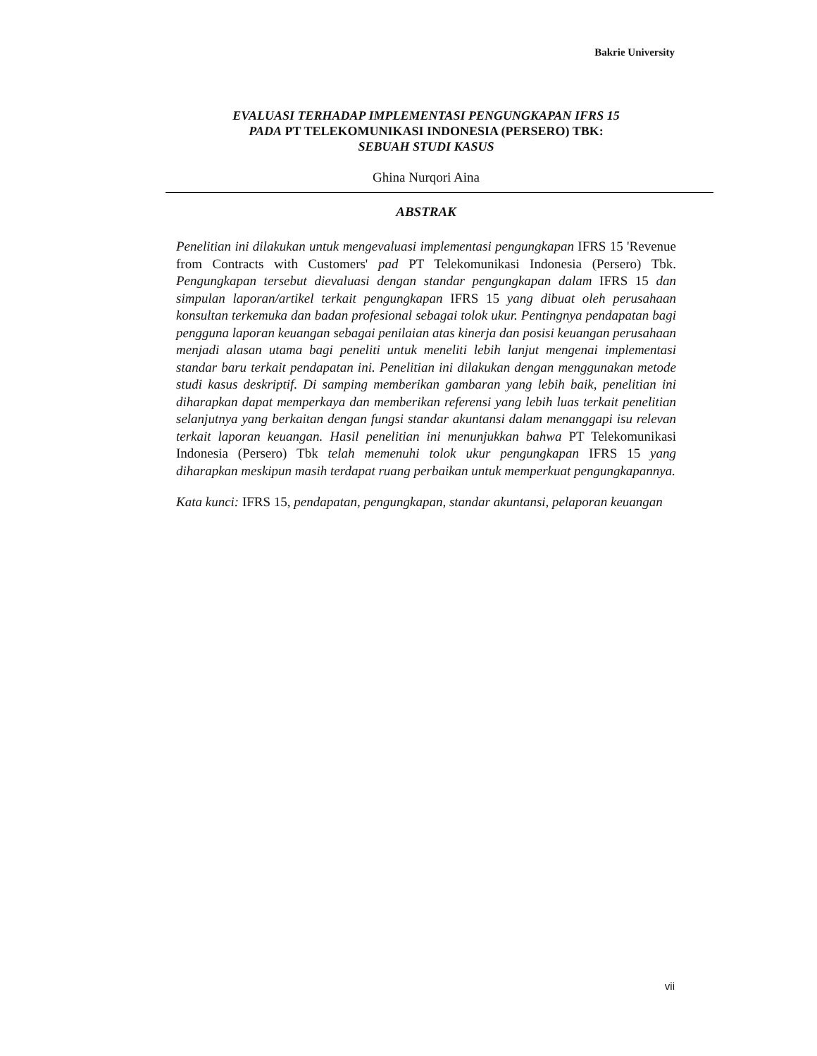Bakrie University
EVALUASI TERHADAP IMPLEMENTASI PENGUNGKAPAN IFRS 15
PADA PT TELEKOMUNIKASI INDONESIA (PERSERO) TBK:
SEBUAH STUDI KASUS
Ghina Nurqori Aina
ABSTRAK
Penelitian ini dilakukan untuk mengevaluasi implementasi pengungkapan IFRS 15 'Revenue from Contracts with Customers' pad PT Telekomunikasi Indonesia (Persero) Tbk. Pengungkapan tersebut dievaluasi dengan standar pengungkapan dalam IFRS 15 dan simpulan laporan/artikel terkait pengungkapan IFRS 15 yang dibuat oleh perusahaan konsultan terkemuka dan badan profesional sebagai tolok ukur. Pentingnya pendapatan bagi pengguna laporan keuangan sebagai penilaian atas kinerja dan posisi keuangan perusahaan menjadi alasan utama bagi peneliti untuk meneliti lebih lanjut mengenai implementasi standar baru terkait pendapatan ini. Penelitian ini dilakukan dengan menggunakan metode studi kasus deskriptif. Di samping memberikan gambaran yang lebih baik, penelitian ini diharapkan dapat memperkaya dan memberikan referensi yang lebih luas terkait penelitian selanjutnya yang berkaitan dengan fungsi standar akuntansi dalam menanggapi isu relevan terkait laporan keuangan. Hasil penelitian ini menunjukkan bahwa PT Telekomunikasi Indonesia (Persero) Tbk telah memenuhi tolok ukur pengungkapan IFRS 15 yang diharapkan meskipun masih terdapat ruang perbaikan untuk memperkuat pengungkapannya.
Kata kunci: IFRS 15, pendapatan, pengungkapan, standar akuntansi, pelaporan keuangan
vii